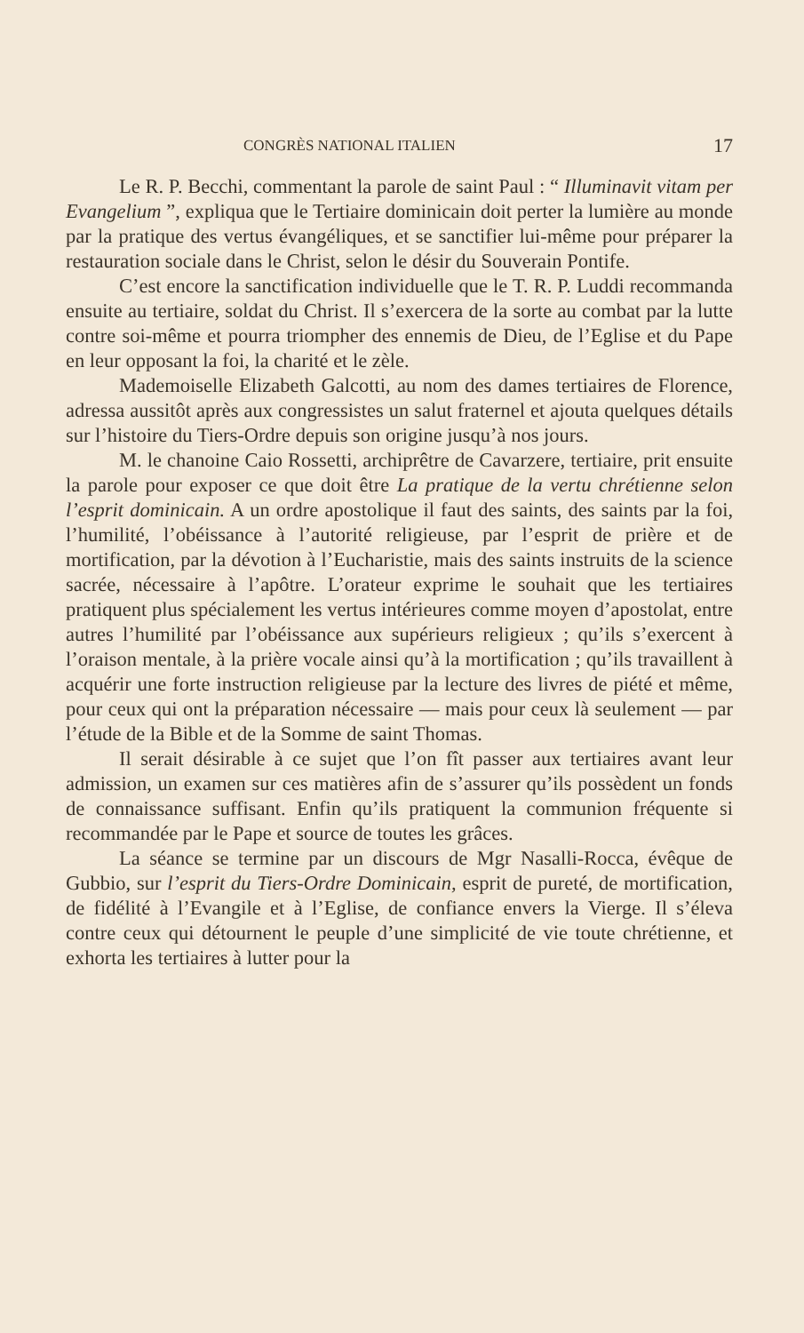CONGRÈS NATIONAL ITALIEN 17
Le R. P. Becchi, commentant la parole de saint Paul : “ Illuminavit vitam per Evangelium ”, expliqua que le Tertiaire dominicain doit perter la lumière au monde par la pratique des vertus évangéliques, et se sanctifier lui-même pour préparer la restauration sociale dans le Christ, selon le désir du Souverain Pontife.
C’est encore la sanctification individuelle que le T. R. P. Luddi recommanda ensuite au tertiaire, soldat du Christ. Il s’exercera de la sorte au combat par la lutte contre soi-même et pourra triompher des ennemis de Dieu, de l’Eglise et du Pape en leur opposant la foi, la charité et le zèle.
Mademoiselle Elizabeth Galcotti, au nom des dames tertiaires de Florence, adressa aussitôt après aux congressistes un salut fraternel et ajouta quelques détails sur l’histoire du Tiers-Ordre depuis son origine jusqu’à nos jours.
M. le chanoine Caio Rossetti, archiprêtre de Cavarzere, tertiaire, prit ensuite la parole pour exposer ce que doit être La pratique de la vertu chrétienne selon l’esprit dominicain. A un ordre apostolique il faut des saints, des saints par la foi, l’humilité, l’obéissance à l’autorité religieuse, par l’esprit de prière et de mortification, par la dévotion à l’Eucharistie, mais des saints instruits de la science sacrée, nécessaire à l’apôtre. L’orateur exprime le souhait que les tertiaires pratiquent plus spécialement les vertus intérieures comme moyen d’apostolat, entre autres l’humilité par l’obéissance aux supérieurs religieux ; qu’ils s’exercent à l’oraison mentale, à la prière vocale ainsi qu’à la mortification ; qu’ils travaillent à acquérir une forte instruction religieuse par la lecture des livres de piété et même, pour ceux qui ont la préparation nécessaire — mais pour ceux là seulement — par l’étude de la Bible et de la Somme de saint Thomas.
Il serait désirable à ce sujet que l’on fît passer aux tertiaires avant leur admission, un examen sur ces matières afin de s’assurer qu’ils possèdent un fonds de connaissance suffisant. Enfin qu’ils pratiquent la communion fréquente si recommandée par le Pape et source de toutes les grâces.
La séance se termine par un discours de Mgr Nasalli-Rocca, évêque de Gubbio, sur l’esprit du Tiers-Ordre Dominicain, esprit de pureté, de mortification, de fidélité à l’Evangile et à l’Eglise, de confiance envers la Vierge. Il s’éleva contre ceux qui détournent le peuple d’une simplicité de vie toute chrétienne, et exhorta les tertiaires à lutter pour la